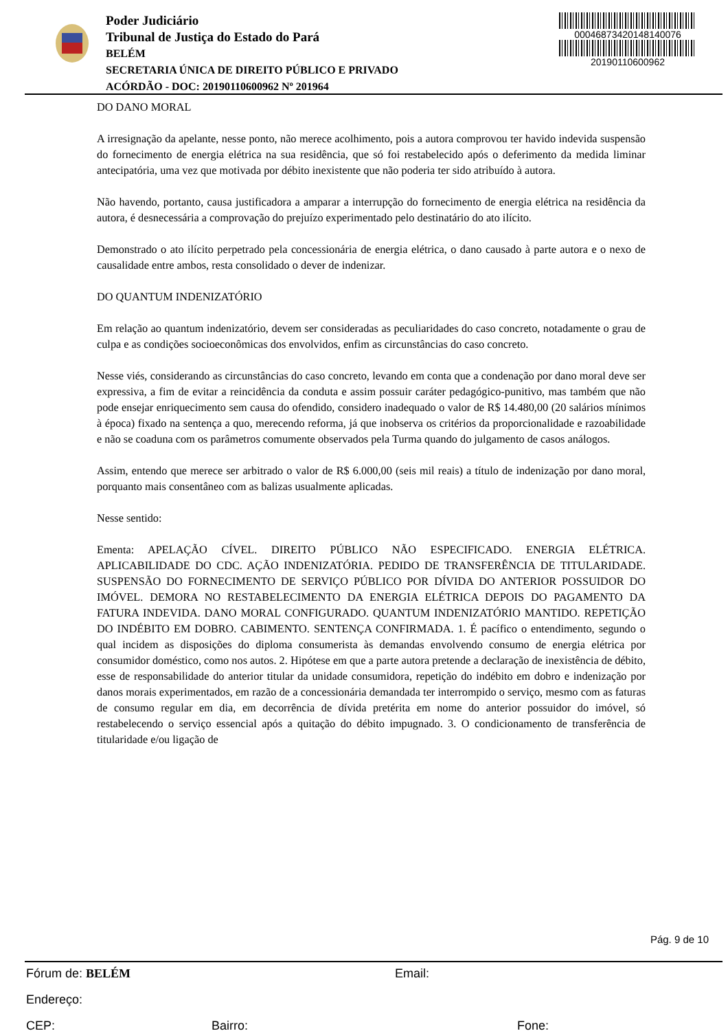Poder Judiciário
Tribunal de Justiça do Estado do Pará
BELÉM
SECRETARIA ÚNICA DE DIREITO PÚBLICO E PRIVADO
ACÓRDÃO - DOC: 20190110600962 Nº 201964
0004687342014814007​6
20190110600962
DO DANO MORAL
A irresignação da apelante, nesse ponto, não merece acolhimento, pois a autora comprovou ter havido indevida suspensão do fornecimento de energia elétrica na sua residência, que só foi restabelecido após o deferimento da medida liminar antecipatória, uma vez que motivada por débito inexistente que não poderia ter sido atribuído à autora.
Não havendo, portanto, causa justificadora a amparar a interrupção do fornecimento de energia elétrica na residência da autora, é desnecessária a comprovação do prejuízo experimentado pelo destinatário do ato ilícito.
Demonstrado o ato ilícito perpetrado pela concessionária de energia elétrica, o dano causado à parte autora e o nexo de causalidade entre ambos, resta consolidado o dever de indenizar.
DO QUANTUM INDENIZATÓRIO
Em relação ao quantum indenizatório, devem ser consideradas as peculiaridades do caso concreto, notadamente o grau de culpa e as condições socioeconômicas dos envolvidos, enfim as circunstâncias do caso concreto.
Nesse viés, considerando as circunstâncias do caso concreto, levando em conta que a condenação por dano moral deve ser expressiva, a fim de evitar a reincidência da conduta e assim possuir caráter pedagógico-punitivo, mas também que não pode ensejar enriquecimento sem causa do ofendido, considero inadequado o valor de R$ 14.480,00 (20 salários mínimos à época) fixado na sentença a quo, merecendo reforma, já que inobserva os critérios da proporcionalidade e razoabilidade e não se coaduna com os parâmetros comumente observados pela Turma quando do julgamento de casos análogos.
Assim, entendo que merece ser arbitrado o valor de R$ 6.000,00 (seis mil reais) a título de indenização por dano moral, porquanto mais consentâneo com as balizas usualmente aplicadas.
Nesse sentido:
Ementa: APELAÇÃO CÍVEL. DIREITO PÚBLICO NÃO ESPECIFICADO. ENERGIA ELÉTRICA. APLICABILIDADE DO CDC. AÇÃO INDENIZATÓRIA. PEDIDO DE TRANSFERÊNCIA DE TITULARIDADE. SUSPENSÃO DO FORNECIMENTO DE SERVIÇO PÚBLICO POR DÍVIDA DO ANTERIOR POSSUIDOR DO IMÓVEL. DEMORA NO RESTABELECIMENTO DA ENERGIA ELÉTRICA DEPOIS DO PAGAMENTO DA FATURA INDEVIDA. DANO MORAL CONFIGURADO. QUANTUM INDENIZATÓRIO MANTIDO. REPETIÇÃO DO INDÉBITO EM DOBRO. CABIMENTO. SENTENÇA CONFIRMADA. 1. É pacífico o entendimento, segundo o qual incidem as disposições do diploma consumerista às demandas envolvendo consumo de energia elétrica por consumidor doméstico, como nos autos. 2. Hipótese em que a parte autora pretende a declaração de inexistência de débito, esse de responsabilidade do anterior titular da unidade consumidora, repetição do indébito em dobro e indenização por danos morais experimentados, em razão de a concessionária demandada ter interrompido o serviço, mesmo com as faturas de consumo regular em dia, em decorrência de dívida pretérita em nome do anterior possuidor do imóvel, só restabelecendo o serviço essencial após a quitação do débito impugnado. 3. O condicionamento de transferência de titularidade e/ou ligação de
Pág. 9 de 10
Fórum de: BELÉM Email:
Endereço:
CEP: Bairro: Fone: